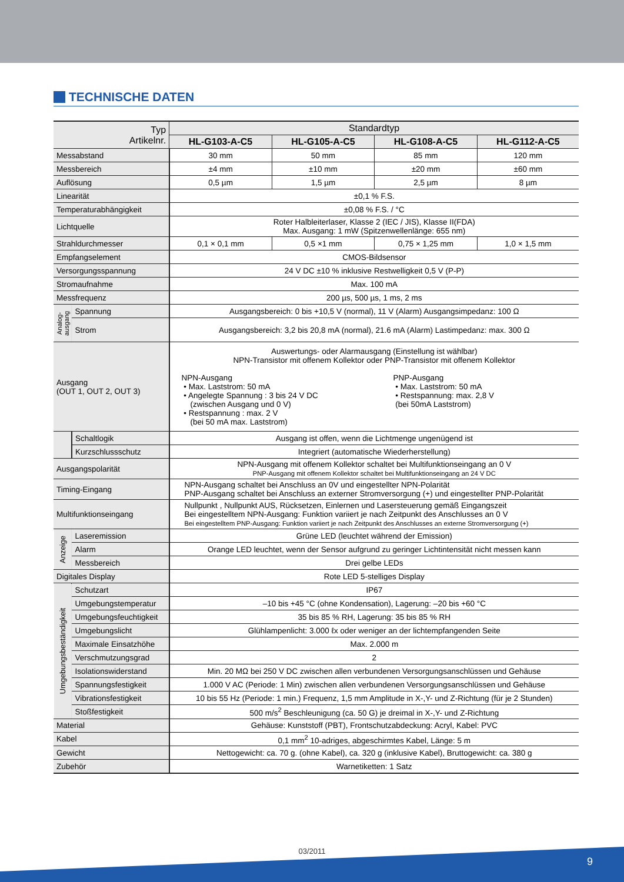TECHNISCHE DATEN
| Typ Artikelnr. | | Standardtyp | | | |
| --- | --- | --- | --- | --- | --- |
| | | HL-G103-A-C5 | HL-G105-A-C5 | HL-G108-A-C5 | HL-G112-A-C5 |
| Messabstand | | 30 mm | 50 mm | 85 mm | 120 mm |
| Messbereich | | ±4 mm | ±10 mm | ±20 mm | ±60 mm |
| Auflösung | | 0,5 µm | 1,5 µm | 2,5 µm | 8 µm |
| Linearität | | ±0,1 % F.S. | | | |
| Temperaturabhängigkeit | | ±0,08 % F.S. / °C | | | |
| Lichtquelle | | Roter Halbleiterlaser, Klasse 2 (IEC / JIS), Klasse II(FDA) Max. Ausgang: 1 mW (Spitzenwellenlänge: 655 nm) | | | |
| Strahldurchmesser | | 0,1 × 0,1 mm | 0,5 ×1 mm | 0,75 × 1,25 mm | 1,0 × 1,5 mm |
| Empfangselement | | CMOS-Bildsensor | | | |
| Versorgungsspannung | | 24 V DC ±10 % inklusive Restwelligkeit 0,5 V (P-P) | | | |
| Stromaufnahme | | Max. 100 mA | | | |
| Messfrequenz | | 200 µs, 500 µs, 1 ms, 2 ms | | | |
| Analog-ausgang | Spannung | Ausgangsbereich: 0 bis +10,5 V (normal), 11 V (Alarm) Ausgangsimpedanz: 100 Ω | | | |
| | Strom | Ausgangsbereich: 3,2 bis 20,8 mA (normal), 21.6 mA (Alarm) Lastimpedanz: max. 300 Ω | | | |
| Ausgang (OUT 1, OUT 2, OUT 3) | | Auswertungs- oder Alarmausgang (Einstellung ist wählbar) NPN-Transistor mit offenem Kollektor oder PNP-Transistor mit offenem Kollektor NPN-Ausgang • Max. Laststrom: 50 mA • Angelegte Spannung : 3 bis 24 V DC (zwischen Ausgang und 0 V) • Restspannung : max. 2 V (bei 50 mA max. Laststrom) PNP-Ausgang • Max. Laststrom: 50 mA • Restspannung: max. 2,8 V (bei 50mA Laststrom) | | | |
| | Schaltlogik | Ausgang ist offen, wenn die Lichtmenge ungenügend ist | | | |
| | Kurzschlussschutz | Integriert (automatische Wiederherstellung) | | | |
| Ausgangspolarität | | NPN-Ausgang mit offenem Kollektor schaltet bei Multifunktionseingang an 0 V PNP-Ausgang mit offenem Kollektor schaltet bei Multifunktionseingang an 24 V DC | | | |
| Timing-Eingang | | NPN-Ausgang schaltet bei Anschluss an 0V und eingestellter NPN-Polarität PNP-Ausgang schaltet bei Anschluss an externer Stromversorgung (+) und eingestellter PNP-Polarität | | | |
| Multifunktionseingang | | Nullpunkt , Nullpunkt AUS, Rücksetzen, Einlernen und Lasersteuerung gemäß Eingangszeit Bei eingestelltem NPN-Ausgang: Funktion variiert je nach Zeitpunkt des Anschlusses an 0 V Bei eingestelltem PNP-Ausgang: Funktion variiert je nach Zeitpunkt des Anschlusses an externe Stromversorgung (+) | | | |
| Anzeige | Laseremission | Grüne LED (leuchtet während der Emission) | | | |
| | Alarm | Orange LED leuchtet, wenn der Sensor aufgrund zu geringer Lichtintensität nicht messen kann | | | |
| | Messbereich | Drei gelbe LEDs | | | |
| Digitales Display | | Rote LED 5-stelliges Display | | | |
| Umgebungsbeständigkeit | Schutzart | IP67 | | | |
| | Umgebungstemperatur | –10 bis +45 °C (ohne Kondensation), Lagerung: –20 bis +60 °C | | | |
| | Umgebungsfeuchtigkeit | 35 bis 85 % RH, Lagerung: 35 bis 85 % RH | | | |
| | Umgebungslicht | Glühlampenlicht: 3.000 ℓx oder weniger an der lichtempfangenden Seite | | | |
| | Maximale Einsatzhöhe | Max. 2.000 m | | | |
| | Verschmutzungsgrad | 2 | | | |
| | Isolationswiderstand | Min. 20 MΩ bei 250 V DC zwischen allen verbundenen Versorgungsanschlüssen und Gehäuse | | | |
| | Spannungsfestigkeit | 1.000 V AC (Periode: 1 Min) zwischen allen verbundenen Versorgungsanschlüssen und Gehäuse | | | |
| | Vibrationsfestigkeit | 10 bis 55 Hz (Periode: 1 min.) Frequenz, 1,5 mm Amplitude in X-,Y- und Z-Richtung (für je 2 Stunden) | | | |
| | Stoßfestigkeit | 500 m/s<sup>2</sup> Beschleunigung (ca. 50 G) je dreimal in X-,Y- und Z-Richtung | | | |
| Material | | Gehäuse: Kunststoff (PBT), Frontschutzabdeckung: Acryl, Kabel: PVC | | | |
| Kabel | | 0,1 mm<sup>2</sup> 10-adriges, abgeschirmtes Kabel, Länge: 5 m | | | |
| Gewicht | | Nettogewicht: ca. 70 g. (ohne Kabel), ca. 320 g (inklusive Kabel), Bruttogewicht: ca. 380 g | | | |
| Zubehör | | Warnetiketten: 1 Satz | | | |
03/2011
9